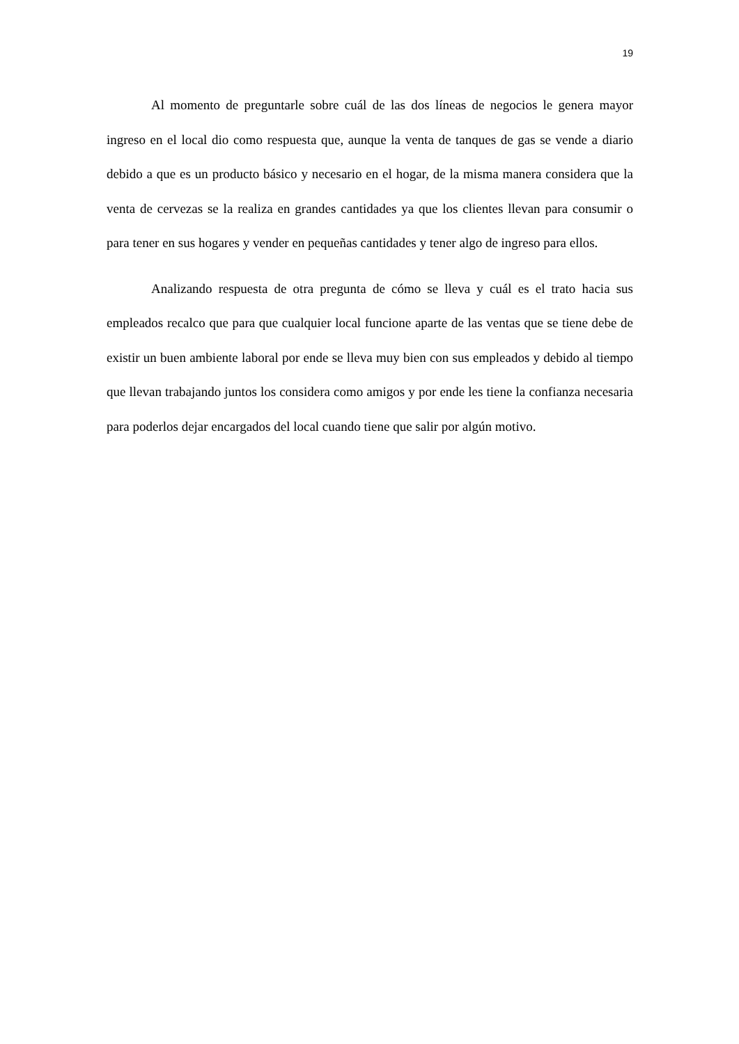19
Al momento de preguntarle sobre cuál de las dos líneas de negocios le genera mayor ingreso en el local dio como respuesta que, aunque la venta de tanques de gas se vende a diario debido a que es un producto básico y necesario en el hogar, de la misma manera considera que la venta de cervezas se la realiza en grandes cantidades ya que los clientes llevan para consumir o para tener en sus hogares y vender en pequeñas cantidades y tener algo de ingreso para ellos.
Analizando respuesta de otra pregunta de cómo se lleva y cuál es el trato hacia sus empleados recalco que para que cualquier local funcione aparte de las ventas que se tiene debe de existir un buen ambiente laboral por ende se lleva muy bien con sus empleados y debido al tiempo que llevan trabajando juntos los considera como amigos y por ende les tiene la confianza necesaria para poderlos dejar encargados del local cuando tiene que salir por algún motivo.